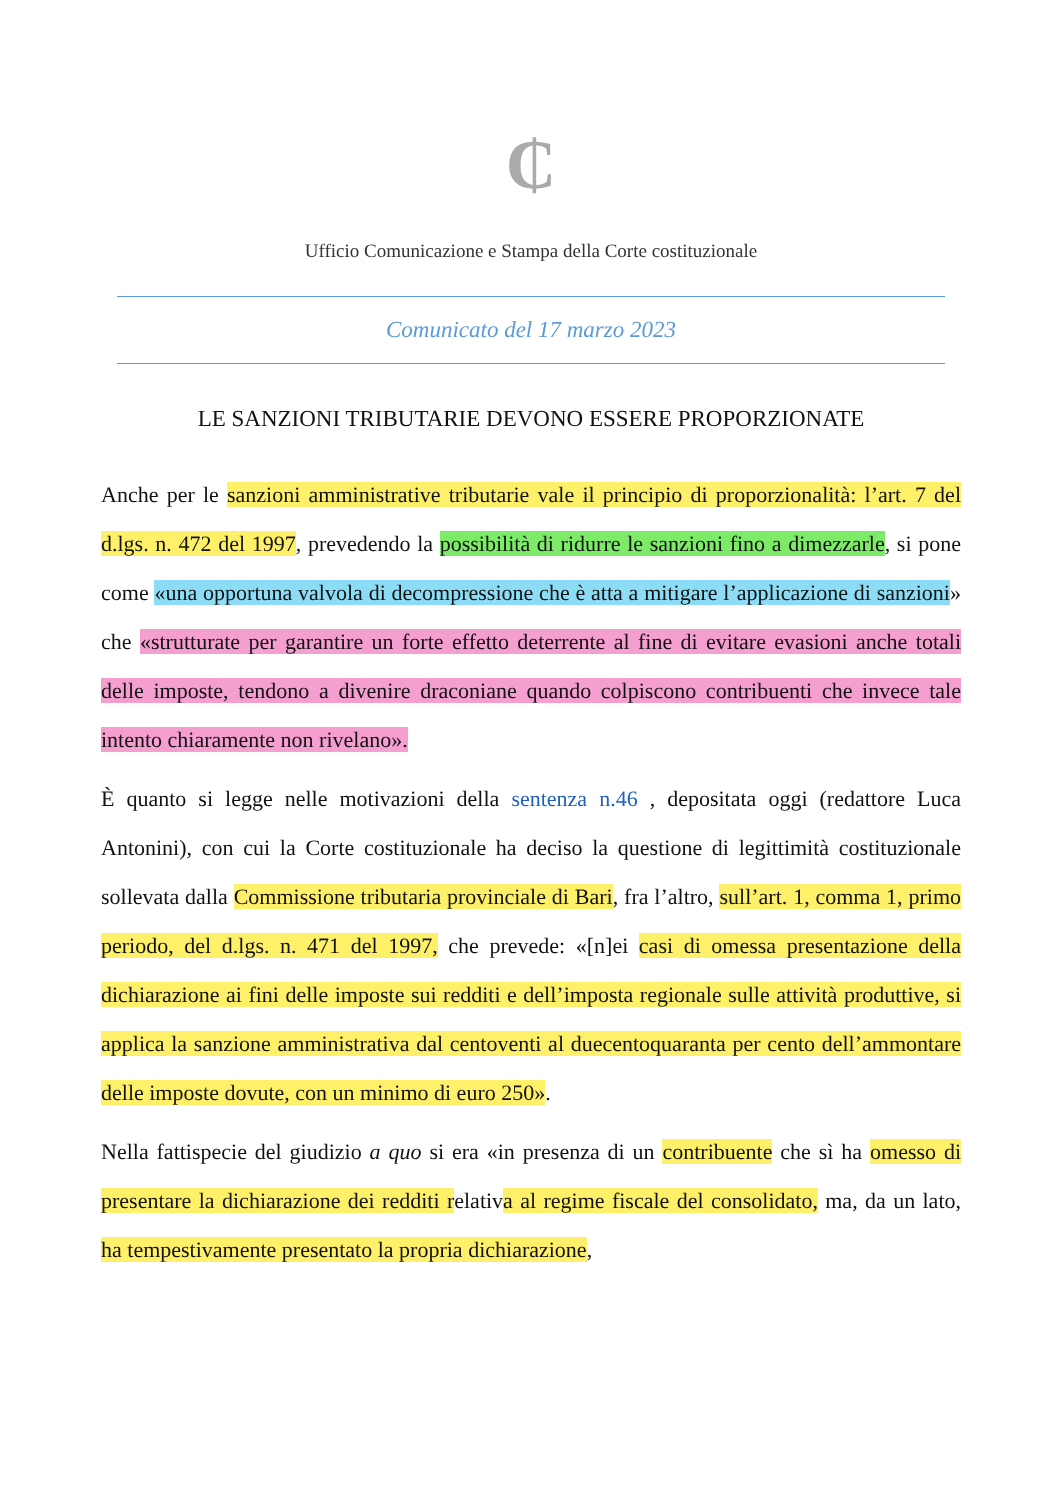₵
Ufficio Comunicazione e Stampa della Corte costituzionale
Comunicato del 17 marzo 2023
LE SANZIONI TRIBUTARIE DEVONO ESSERE PROPORZIONATE
Anche per le sanzioni amministrative tributarie vale il principio di proporzionalità: l’art. 7 del d.lgs. n. 472 del 1997, prevedendo la possibilità di ridurre le sanzioni fino a dimezzarle, si pone come «una opportuna valvola di decompressione che è atta a mitigare l’applicazione di sanzioni» che «strutturate per garantire un forte effetto deterrente al fine di evitare evasioni anche totali delle imposte, tendono a divenire draconiane quando colpiscono contribuenti che invece tale intento chiaramente non rivelano».
È quanto si legge nelle motivazioni della sentenza n.46 , depositata oggi (redattore Luca Antonini), con cui la Corte costituzionale ha deciso la questione di legittimità costituzionale sollevata dalla Commissione tributaria provinciale di Bari, fra l’altro, sull’art. 1, comma 1, primo periodo, del d.lgs. n. 471 del 1997, che prevede: «[n]ei casi di omessa presentazione della dichiarazione ai fini delle imposte sui redditi e dell’imposta regionale sulle attività produttive, si applica la sanzione amministrativa dal centoventi al duecentoquaranta per cento dell’ammontare delle imposte dovute, con un minimo di euro 250».
Nella fattispecie del giudizio a quo si era «in presenza di un contribuente che sì ha omesso di presentare la dichiarazione dei redditi relativa al regime fiscale del consolidato, ma, da un lato, ha tempestivamente presentato la propria dichiarazione,